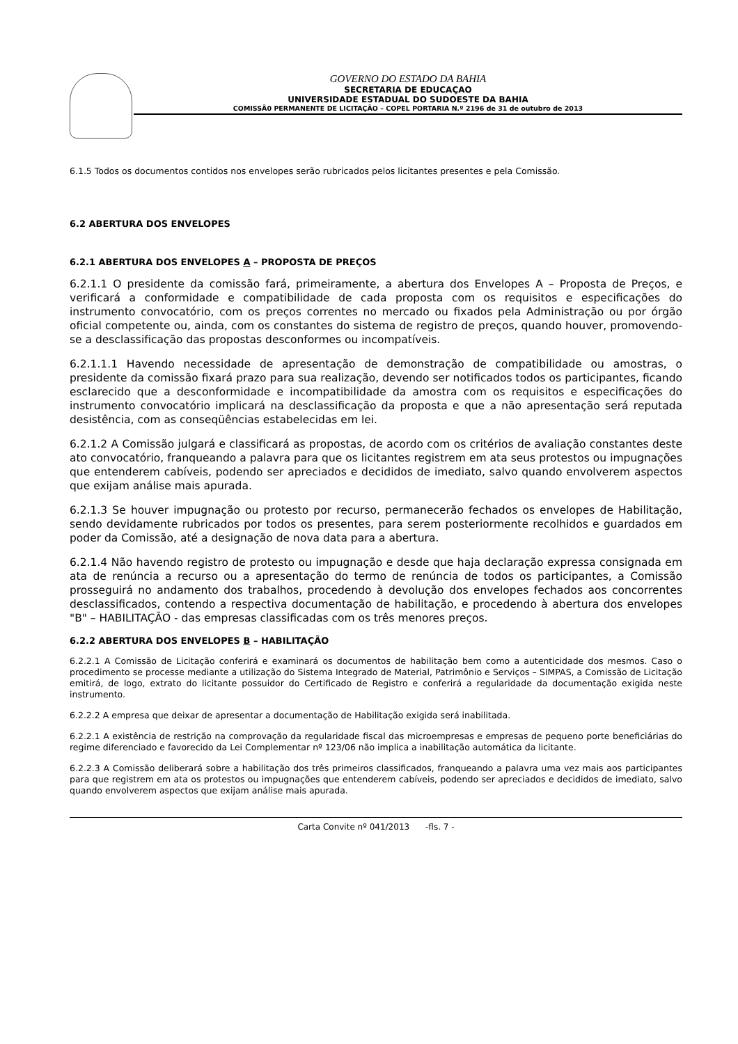GOVERNO DO ESTADO DA BAHIA
SECRETARIA DE EDUCAÇAO
UNIVERSIDADE ESTADUAL DO SUDOESTE DA BAHIA
COMISSÃ0 PERMANENTE DE LICITAÇÃO – COPEL PORTARIA N.º 2196 de 31 de outubro de 2013
6.1.5 Todos os documentos contidos nos envelopes serão rubricados pelos licitantes presentes e pela Comissão.
6.2 ABERTURA DOS ENVELOPES
6.2.1 ABERTURA DOS ENVELOPES A – PROPOSTA DE PREÇOS
6.2.1.1 O presidente da comissão fará, primeiramente, a abertura dos Envelopes A – Proposta de Preços, e verificará a conformidade e compatibilidade de cada proposta com os requisitos e especificações do instrumento convocatório, com os preços correntes no mercado ou fixados pela Administração ou por órgão oficial competente ou, ainda, com os constantes do sistema de registro de preços, quando houver, promovendo-se a desclassificação das propostas desconformes ou incompatíveis.
6.2.1.1.1 Havendo necessidade de apresentação de demonstração de compatibilidade ou amostras, o presidente da comissão fixará prazo para sua realização, devendo ser notificados todos os participantes, ficando esclarecido que a desconformidade e incompatibilidade da amostra com os requisitos e especificações do instrumento convocatório implicará na desclassificação da proposta e que a não apresentação será reputada desistência, com as conseqüências estabelecidas em lei.
6.2.1.2 A Comissão julgará e classificará as propostas, de acordo com os critérios de avaliação constantes deste ato convocatório, franqueando a palavra para que os licitantes registrem em ata seus protestos ou impugnações que entenderem cabíveis, podendo ser apreciados e decididos de imediato, salvo quando envolverem aspectos que exijam análise mais apurada.
6.2.1.3 Se houver impugnação ou protesto por recurso, permanecerão fechados os envelopes de Habilitação, sendo devidamente rubricados por todos os presentes, para serem posteriormente recolhidos e guardados em poder da Comissão, até a designação de nova data para a abertura.
6.2.1.4 Não havendo registro de protesto ou impugnação e desde que haja declaração expressa consignada em ata de renúncia a recurso ou a apresentação do termo de renúncia de todos os participantes, a Comissão prosseguirá no andamento dos trabalhos, procedendo à devolução dos envelopes fechados aos concorrentes desclassificados, contendo a respectiva documentação de habilitação, e procedendo à abertura dos envelopes "B" – HABILITAÇÃO - das empresas classificadas com os três menores preços.
6.2.2 ABERTURA DOS ENVELOPES B – HABILITAÇÃO
6.2.2.1 A Comissão de Licitação conferirá e examinará os documentos de habilitação bem como a autenticidade dos mesmos. Caso o procedimento se processe mediante a utilização do Sistema Integrado de Material, Patrimônio e Serviços – SIMPAS, a Comissão de Licitação emitirá, de logo, extrato do licitante possuidor do Certificado de Registro e conferirá a regularidade da documentação exigida neste instrumento.
6.2.2.2 A empresa que deixar de apresentar a documentação de Habilitação exigida será inabilitada.
6.2.2.1 A existência de restrição na comprovação da regularidade fiscal das microempresas e empresas de pequeno porte beneficiárias do regime diferenciado e favorecido da Lei Complementar nº 123/06 não implica a inabilitação automática da licitante.
6.2.2.3 A Comissão deliberará sobre a habilitação dos três primeiros classificados, franqueando a palavra uma vez mais aos participantes para que registrem em ata os protestos ou impugnações que entenderem cabíveis, podendo ser apreciados e decididos de imediato, salvo quando envolverem aspectos que exijam análise mais apurada.
Carta Convite nº 041/2013 -fls. 7 -